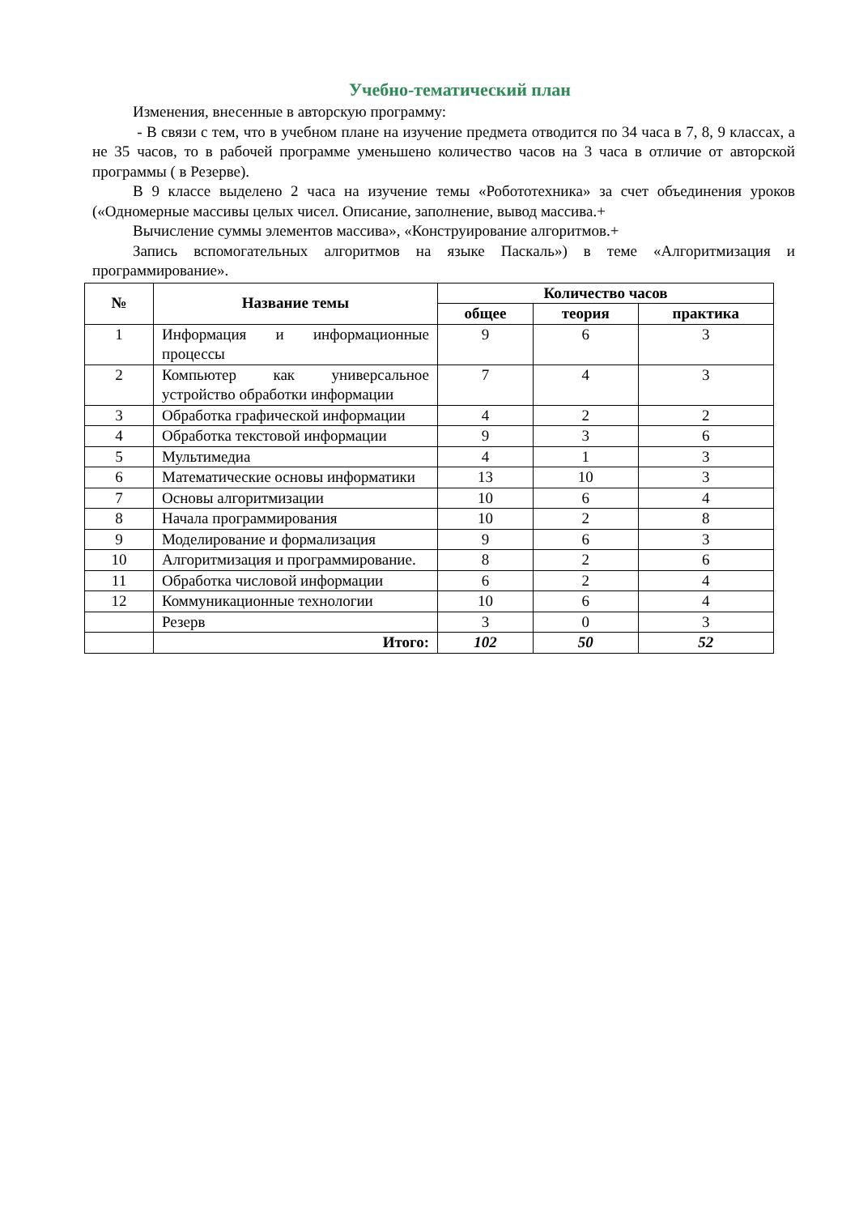Учебно-тематический план
Изменения, внесенные в авторскую программу:
- В связи с тем, что в учебном плане на изучение предмета отводится по 34 часа в 7, 8, 9 классах, а не 35 часов, то в рабочей программе уменьшено количество часов на 3 часа в отличие от авторской программы ( в Резерве).
В 9 классе выделено 2 часа на изучение темы «Робототехника» за счет объединения уроков («Одномерные массивы целых чисел. Описание, заполнение, вывод массива.+
Вычисление суммы элементов массива», «Конструирование алгоритмов.+
Запись вспомогательных алгоритмов на языке Паскаль») в теме «Алгоритмизация и программирование».
| № | Название темы | Количество часов | | |
| --- | --- | --- | --- | --- |
| | | общее | теория | практика |
| 1 | Информация и информационные процессы | 9 | 6 | 3 |
| 2 | Компьютер как универсальное устройство обработки информации | 7 | 4 | 3 |
| 3 | Обработка графической информации | 4 | 2 | 2 |
| 4 | Обработка текстовой информации | 9 | 3 | 6 |
| 5 | Мультимедиа | 4 | 1 | 3 |
| 6 | Математические основы информатики | 13 | 10 | 3 |
| 7 | Основы алгоритмизации | 10 | 6 | 4 |
| 8 | Начала программирования | 10 | 2 | 8 |
| 9 | Моделирование и формализация | 9 | 6 | 3 |
| 10 | Алгоритмизация и программирование. | 8 | 2 | 6 |
| 11 | Обработка числовой информации | 6 | 2 | 4 |
| 12 | Коммуникационные технологии | 10 | 6 | 4 |
| | Резерв | 3 | 0 | 3 |
| | Итого: | 102 | 50 | 52 |